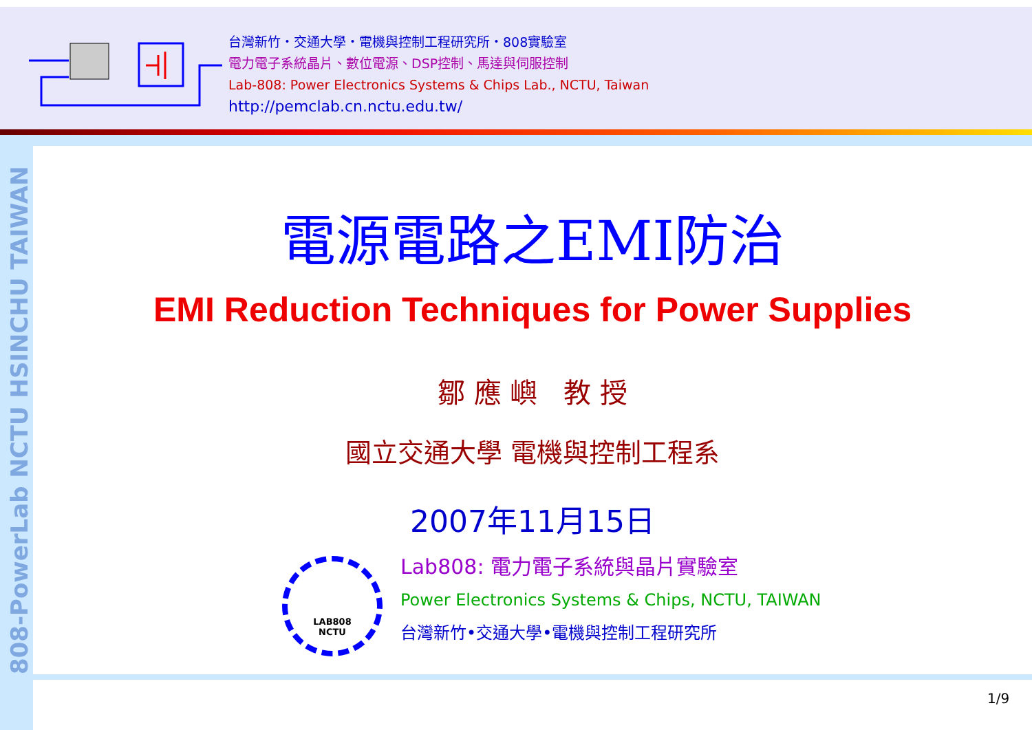台灣新竹・交通大學・電機與控制工程研究所・808實驗室
電力電子系統晶片、數位電源、DSP控制、馬達與伺服控制
Lab-808: Power Electronics Systems & Chips Lab., NCTU, Taiwan
http://pemclab.cn.nctu.edu.tw/
808-PowerLab NCTU HSINCHU TAIWAN
電源電路之EMI防治
EMI Reduction Techniques for Power Supplies
鄒 應 嶼 教 授
國立交通大學 電機與控制工程系
2007年11月15日
LAB808
NCTU
Lab808: 電力電子系統與晶片實驗室
Power Electronics Systems & Chips, NCTU, TAIWAN
台灣新竹•交通大學•電機與控制工程研究所
1/9